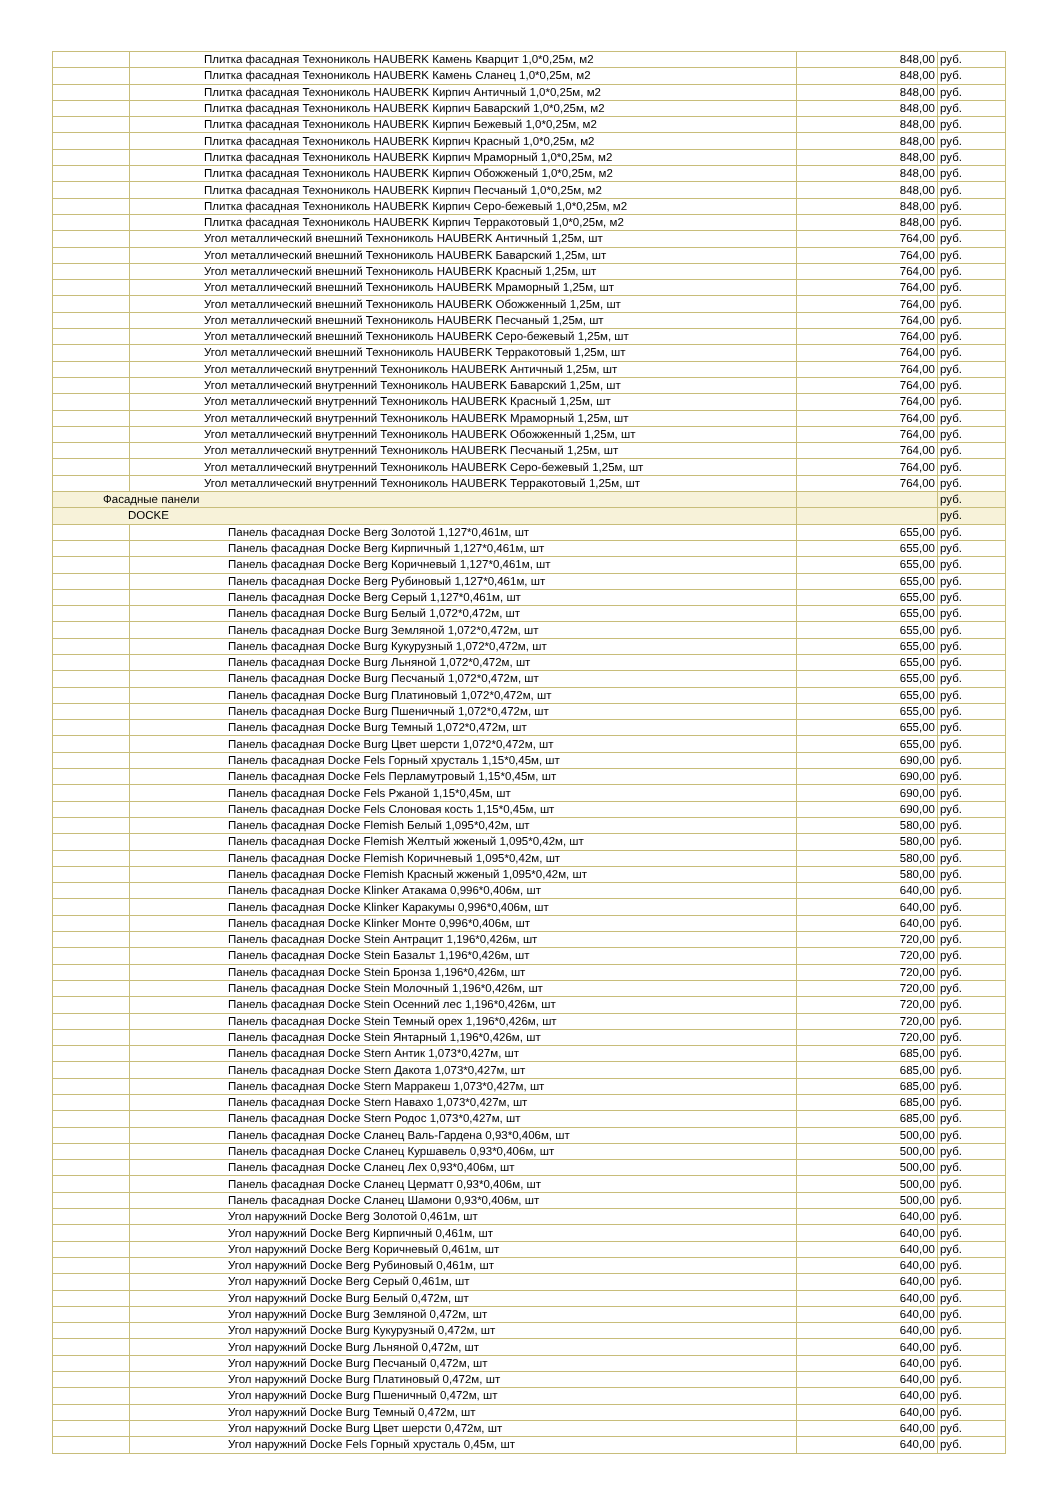| | Плитка фасадная Технониколь HAUBERK Камень Кварцит 1,0*0,25м, м2 | 848,00 | руб. |
| | Плитка фасадная Технониколь HAUBERK Камень Сланец 1,0*0,25м, м2 | 848,00 | руб. |
| | Плитка фасадная Технониколь HAUBERK Кирпич Античный 1,0*0,25м, м2 | 848,00 | руб. |
| | Плитка фасадная Технониколь HAUBERK Кирпич Баварский 1,0*0,25м, м2 | 848,00 | руб. |
| | Плитка фасадная Технониколь HAUBERK Кирпич Бежевый 1,0*0,25м, м2 | 848,00 | руб. |
| | Плитка фасадная Технониколь HAUBERK Кирпич Красный 1,0*0,25м, м2 | 848,00 | руб. |
| | Плитка фасадная Технониколь HAUBERK Кирпич Мраморный 1,0*0,25м, м2 | 848,00 | руб. |
| | Плитка фасадная Технониколь HAUBERK Кирпич Обожженый 1,0*0,25м, м2 | 848,00 | руб. |
| | Плитка фасадная Технониколь HAUBERK Кирпич Песчаный 1,0*0,25м, м2 | 848,00 | руб. |
| | Плитка фасадная Технониколь HAUBERK Кирпич Серо-бежевый 1,0*0,25м, м2 | 848,00 | руб. |
| | Плитка фасадная Технониколь HAUBERK Кирпич Терракотовый 1,0*0,25м, м2 | 848,00 | руб. |
| | Угол металлический внешний Технониколь HAUBERK Античный 1,25м, шт | 764,00 | руб. |
| | Угол металлический внешний Технониколь HAUBERK Баварский 1,25м, шт | 764,00 | руб. |
| | Угол металлический внешний Технониколь HAUBERK Красный 1,25м, шт | 764,00 | руб. |
| | Угол металлический внешний Технониколь HAUBERK Мраморный 1,25м, шт | 764,00 | руб. |
| | Угол металлический внешний Технониколь HAUBERK Обожженный 1,25м, шт | 764,00 | руб. |
| | Угол металлический внешний Технониколь HAUBERK Песчаный 1,25м, шт | 764,00 | руб. |
| | Угол металлический внешний Технониколь HAUBERK Серо-бежевый 1,25м, шт | 764,00 | руб. |
| | Угол металлический внешний Технониколь HAUBERK Терракотовый 1,25м, шт | 764,00 | руб. |
| | Угол металлический внутренний Технониколь HAUBERK Античный 1,25м, шт | 764,00 | руб. |
| | Угол металлический внутренний Технониколь HAUBERK Баварский 1,25м, шт | 764,00 | руб. |
| | Угол металлический внутренний Технониколь HAUBERK Красный 1,25м, шт | 764,00 | руб. |
| | Угол металлический внутренний Технониколь HAUBERK Мраморный 1,25м, шт | 764,00 | руб. |
| | Угол металлический внутренний Технониколь HAUBERK Обожженный 1,25м, шт | 764,00 | руб. |
| | Угол металлический внутренний Технониколь HAUBERK Песчаный 1,25м, шт | 764,00 | руб. |
| | Угол металлический внутренний Технониколь HAUBERK Серо-бежевый 1,25м, шт | 764,00 | руб. |
| | Угол металлический внутренний Технониколь HAUBERK Терракотовый 1,25м, шт | 764,00 | руб. |
| Фасадные панели | | | руб. |
| DOCKE | | | руб. |
| | Панель фасадная Docke Berg Золотой 1,127*0,461м, шт | 655,00 | руб. |
| | Панель фасадная Docke Berg Кирпичный 1,127*0,461м, шт | 655,00 | руб. |
| | Панель фасадная Docke Berg Коричневый 1,127*0,461м, шт | 655,00 | руб. |
| | Панель фасадная Docke Berg Рубиновый 1,127*0,461м, шт | 655,00 | руб. |
| | Панель фасадная Docke Berg Серый 1,127*0,461м, шт | 655,00 | руб. |
| | Панель фасадная Docke Burg Белый 1,072*0,472м, шт | 655,00 | руб. |
| | Панель фасадная Docke Burg Земляной 1,072*0,472м, шт | 655,00 | руб. |
| | Панель фасадная Docke Burg Кукурузный 1,072*0,472м, шт | 655,00 | руб. |
| | Панель фасадная Docke Burg Льняной 1,072*0,472м, шт | 655,00 | руб. |
| | Панель фасадная Docke Burg Песчаный 1,072*0,472м, шт | 655,00 | руб. |
| | Панель фасадная Docke Burg Платиновый 1,072*0,472м, шт | 655,00 | руб. |
| | Панель фасадная Docke Burg Пшеничный 1,072*0,472м, шт | 655,00 | руб. |
| | Панель фасадная Docke Burg Темный 1,072*0,472м, шт | 655,00 | руб. |
| | Панель фасадная Docke Burg Цвет шерсти 1,072*0,472м, шт | 655,00 | руб. |
| | Панель фасадная Docke Fels Горный хрусталь 1,15*0,45м, шт | 690,00 | руб. |
| | Панель фасадная Docke Fels Перламутровый 1,15*0,45м, шт | 690,00 | руб. |
| | Панель фасадная Docke Fels Ржаной 1,15*0,45м, шт | 690,00 | руб. |
| | Панель фасадная Docke Fels Слоновая кость 1,15*0,45м, шт | 690,00 | руб. |
| | Панель фасадная Docke Flemish Белый 1,095*0,42м, шт | 580,00 | руб. |
| | Панель фасадная Docke Flemish Желтый жженый 1,095*0,42м, шт | 580,00 | руб. |
| | Панель фасадная Docke Flemish Коричневый 1,095*0,42м, шт | 580,00 | руб. |
| | Панель фасадная Docke Flemish Красный жженый 1,095*0,42м, шт | 580,00 | руб. |
| | Панель фасадная Docke Klinker Атакама 0,996*0,406м, шт | 640,00 | руб. |
| | Панель фасадная Docke Klinker Каракумы 0,996*0,406м, шт | 640,00 | руб. |
| | Панель фасадная Docke Klinker Монте 0,996*0,406м, шт | 640,00 | руб. |
| | Панель фасадная Docke Stein Антрацит 1,196*0,426м, шт | 720,00 | руб. |
| | Панель фасадная Docke Stein Базальт 1,196*0,426м, шт | 720,00 | руб. |
| | Панель фасадная Docke Stein Бронза 1,196*0,426м, шт | 720,00 | руб. |
| | Панель фасадная Docke Stein Молочный 1,196*0,426м, шт | 720,00 | руб. |
| | Панель фасадная Docke Stein Осенний лес 1,196*0,426м, шт | 720,00 | руб. |
| | Панель фасадная Docke Stein Темный орех 1,196*0,426м, шт | 720,00 | руб. |
| | Панель фасадная Docke Stein Янтарный 1,196*0,426м, шт | 720,00 | руб. |
| | Панель фасадная Docke Stern Антик 1,073*0,427м, шт | 685,00 | руб. |
| | Панель фасадная Docke Stern Дакота 1,073*0,427м, шт | 685,00 | руб. |
| | Панель фасадная Docke Stern Марракеш 1,073*0,427м, шт | 685,00 | руб. |
| | Панель фасадная Docke Stern Навахо 1,073*0,427м, шт | 685,00 | руб. |
| | Панель фасадная Docke Stern Родос 1,073*0,427м, шт | 685,00 | руб. |
| | Панель фасадная Docke Сланец Валь-Гардена 0,93*0,406м, шт | 500,00 | руб. |
| | Панель фасадная Docke Сланец Куршавель 0,93*0,406м, шт | 500,00 | руб. |
| | Панель фасадная Docke Сланец Лех 0,93*0,406м, шт | 500,00 | руб. |
| | Панель фасадная Docke Сланец Церматт 0,93*0,406м, шт | 500,00 | руб. |
| | Панель фасадная Docke Сланец Шамони 0,93*0,406м, шт | 500,00 | руб. |
| | Угол наружний Docke Berg Золотой 0,461м, шт | 640,00 | руб. |
| | Угол наружний Docke Berg Кирпичный 0,461м, шт | 640,00 | руб. |
| | Угол наружний Docke Berg Коричневый 0,461м, шт | 640,00 | руб. |
| | Угол наружний Docke Berg Рубиновый 0,461м, шт | 640,00 | руб. |
| | Угол наружний Docke Berg Серый 0,461м, шт | 640,00 | руб. |
| | Угол наружний Docke Burg Белый 0,472м, шт | 640,00 | руб. |
| | Угол наружний Docke Burg Земляной 0,472м, шт | 640,00 | руб. |
| | Угол наружний Docke Burg Кукурузный 0,472м, шт | 640,00 | руб. |
| | Угол наружний Docke Burg Льняной 0,472м, шт | 640,00 | руб. |
| | Угол наружний Docke Burg Песчаный 0,472м, шт | 640,00 | руб. |
| | Угол наружний Docke Burg Платиновый 0,472м, шт | 640,00 | руб. |
| | Угол наружний Docke Burg Пшеничный 0,472м, шт | 640,00 | руб. |
| | Угол наружний Docke Burg Темный 0,472м, шт | 640,00 | руб. |
| | Угол наружний Docke Burg Цвет шерсти 0,472м, шт | 640,00 | руб. |
| | Угол наружний Docke Fels Горный хрусталь 0,45м, шт | 640,00 | руб. |